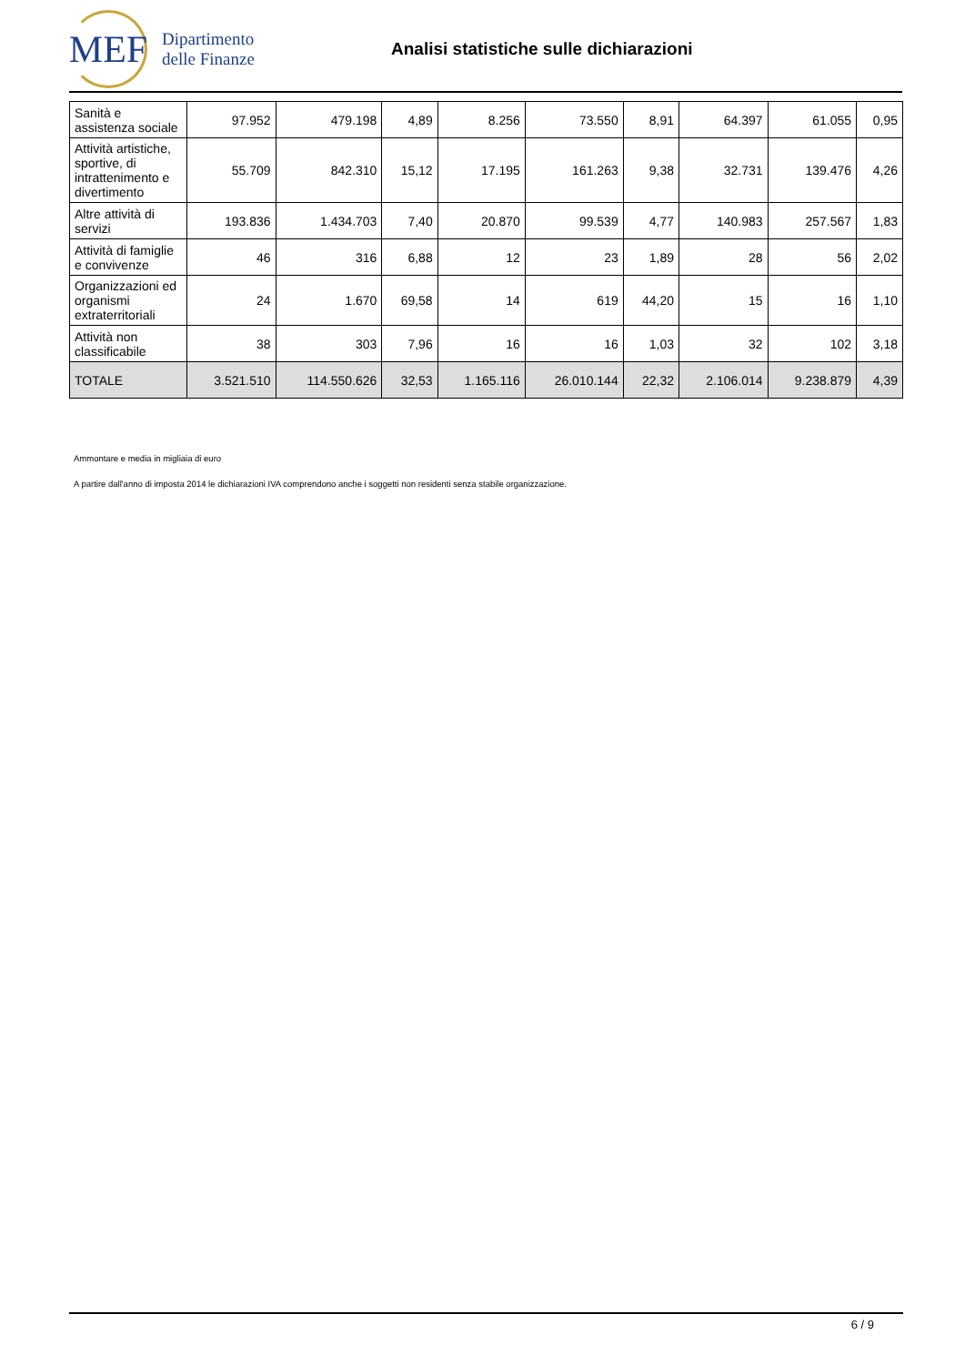MEF
Dipartimento
delle Finanze
Analisi statistiche sulle dichiarazioni
| Sanità e assistenza sociale | 97.952 | 479.198 | 4,89 | 8.256 | 73.550 | 8,91 | 64.397 | 61.055 | 0,95 |
| Attività artistiche, sportive, di intrattenimento e divertimento | 55.709 | 842.310 | 15,12 | 17.195 | 161.263 | 9,38 | 32.731 | 139.476 | 4,26 |
| Altre attività di servizi | 193.836 | 1.434.703 | 7,40 | 20.870 | 99.539 | 4,77 | 140.983 | 257.567 | 1,83 |
| Attività di famiglie e convivenze | 46 | 316 | 6,88 | 12 | 23 | 1,89 | 28 | 56 | 2,02 |
| Organizzazioni ed organismi extraterritoriali | 24 | 1.670 | 69,58 | 14 | 619 | 44,20 | 15 | 16 | 1,10 |
| Attività non classificabile | 38 | 303 | 7,96 | 16 | 16 | 1,03 | 32 | 102 | 3,18 |
| TOTALE | 3.521.510 | 114.550.626 | 32,53 | 1.165.116 | 26.010.144 | 22,32 | 2.106.014 | 9.238.879 | 4,39 |
Ammontare e media in migliaia di euro
A partire dall'anno di imposta 2014 le dichiarazioni IVA comprendono anche i soggetti non residenti senza stabile organizzazione.
6 / 9